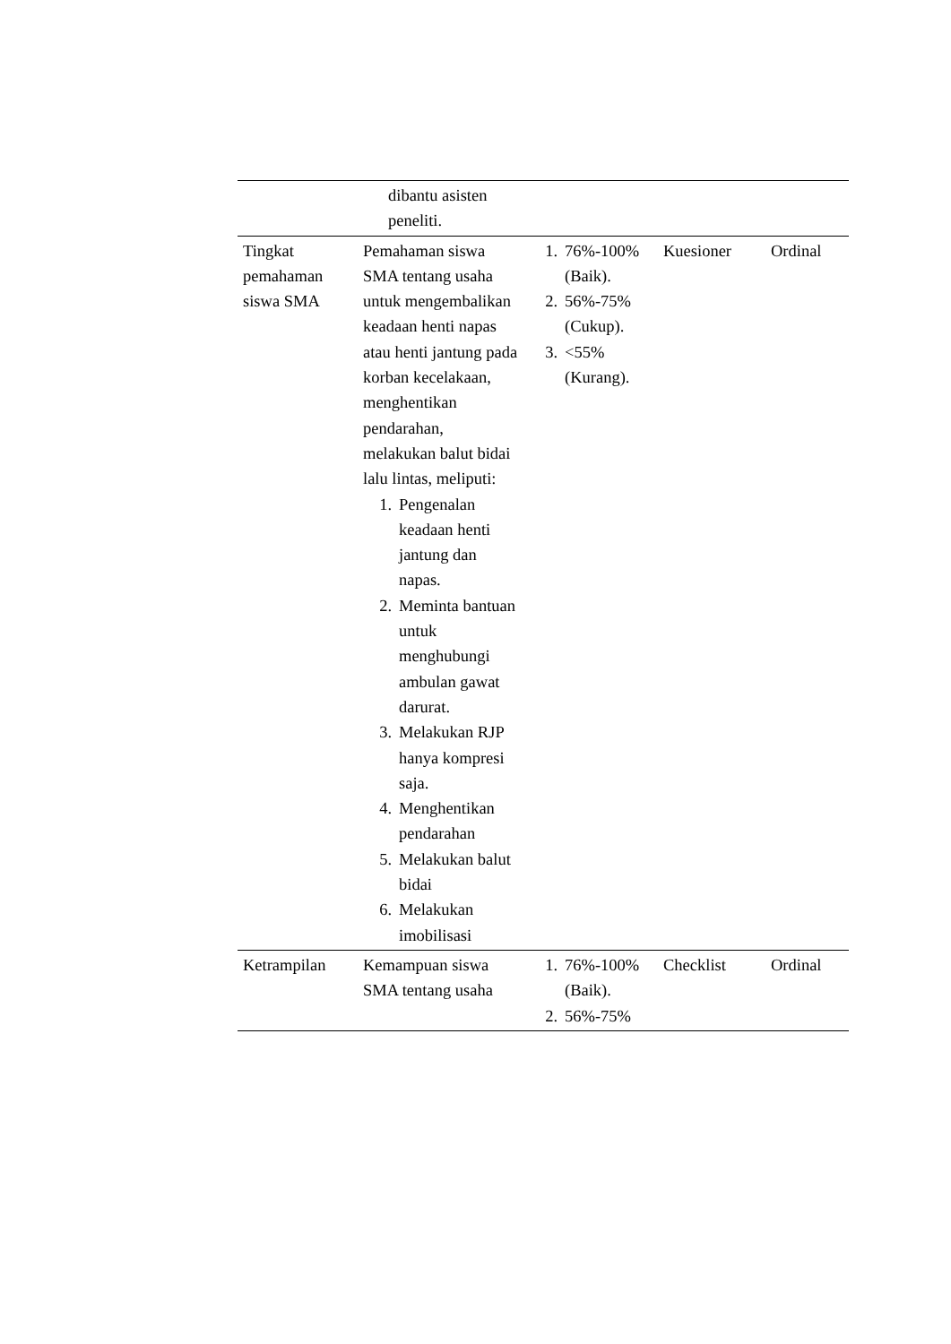| | dibantu asisten peneliti. | | | |
| Tingkat pemahaman siswa SMA | Pemahaman siswa SMA tentang usaha untuk mengembalikan keadaan henti napas atau henti jantung pada korban kecelakaan, menghentikan pendarahan, melakukan balut bidai lalu lintas, meliputi: 1. Pengenalan keadaan henti jantung dan napas. 2. Meminta bantuan untuk menghubungi ambulan gawat darurat. 3. Melakukan RJP hanya kompresi saja. 4. Menghentikan pendarahan 5. Melakukan balut bidai 6. Melakukan imobilisasi | 1. 76%-100% (Baik). 2. 56%-75% (Cukup). 3. <55% (Kurang). | Kuesioner | Ordinal |
| Ketrampilan | Kemampuan siswa SMA tentang usaha | 1. 76%-100% (Baik). 2. 56%-75% | Checklist | Ordinal |